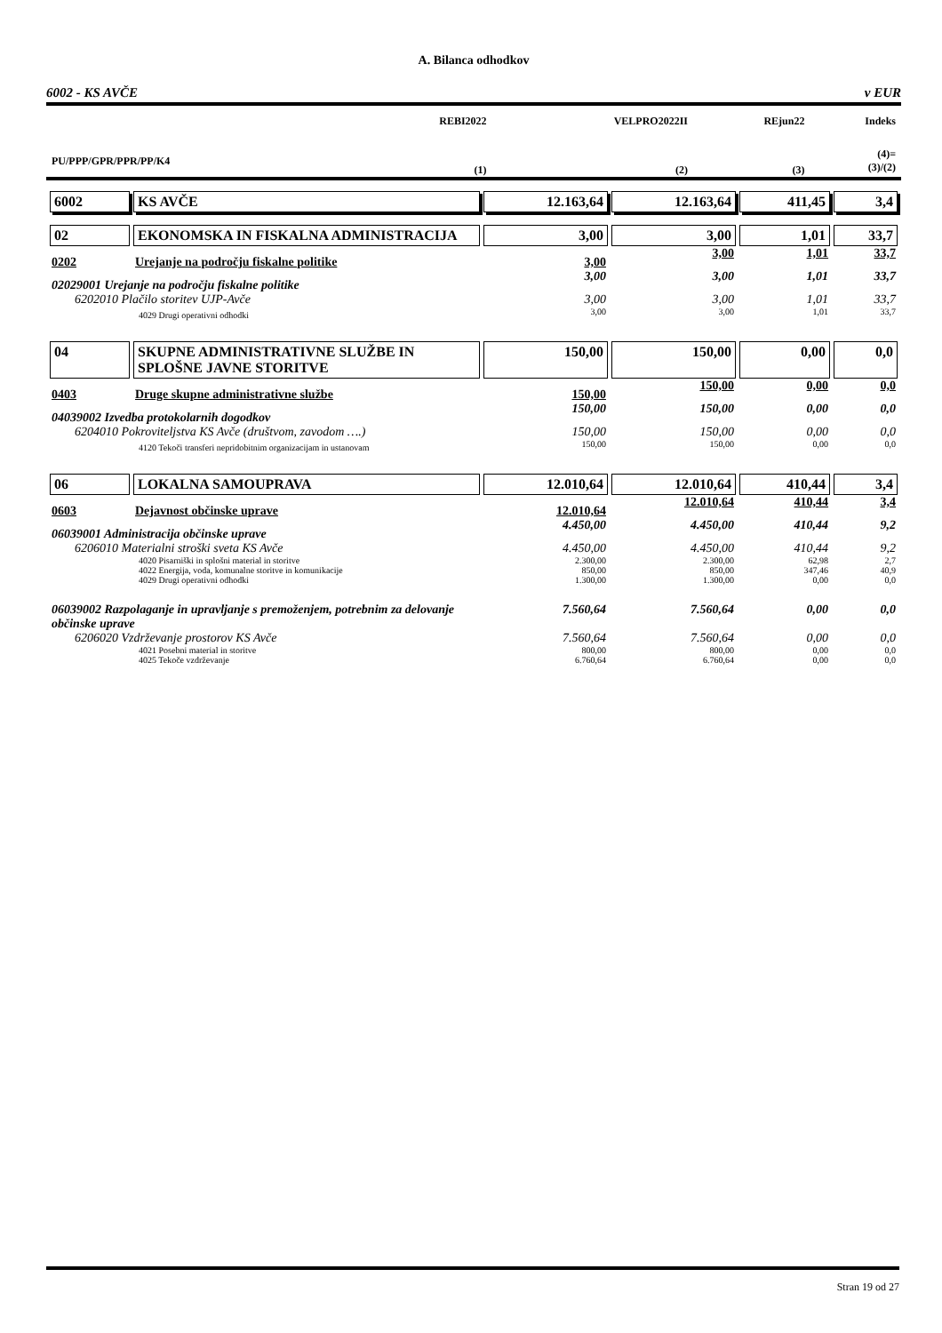A. Bilanca odhodkov
6002 - KS AVČE v EUR
| | | REBI2022 | VELPRO2022II | REjun22 | Indeks |
| --- | --- | --- | --- | --- | --- |
| PU/PPP/GPR/PPR/PP/K4 | | (1) | (2) | (3) | (4)= (3)/(2) |
| 6002 | KS AVČE | 12.163,64 | 12.163,64 | 411,45 | 3,4 |
| 02 | EKONOMSKA IN FISKALNA ADMINISTRACIJA | 3,00 | 3,00 | 1,01 | 33,7 |
| 0202 | Urejanje na področju fiskalne politike | 3,00 | 3,00 | 1,01 | 33,7 |
| 02029001 Urejanje na področju fiskalne politike | | 3,00 | 3,00 | 1,01 | 33,7 |
| 6202010 Plačilo storitev UJP-Avče | | 3,00 | 3,00 | 1,01 | 33,7 |
| 4029 Drugi operativni odhodki | | 3,00 | 3,00 | 1,01 | 33,7 |
| 04 | SKUPNE ADMINISTRATIVNE SLUŽBE IN SPLOŠNE JAVNE STORITVE | 150,00 | 150,00 | 0,00 | 0,0 |
| 0403 | Druge skupne administrativne službe | 150,00 | 150,00 | 0,00 | 0,0 |
| 04039002 Izvedba protokolarnih dogodkov | | 150,00 | 150,00 | 0,00 | 0,0 |
| 6204010 Pokroviteljstva KS Avče (društvom, zavodom ….) | | 150,00 | 150,00 | 0,00 | 0,0 |
| 4120 Tekoči transferi nepridobitnim organizacijam in ustanovam | | 150,00 | 150,00 | 0,00 | 0,0 |
| 06 | LOKALNA SAMOUPRAVA | 12.010,64 | 12.010,64 | 410,44 | 3,4 |
| 0603 | Dejavnost občinske uprave | 12.010,64 | 12.010,64 | 410,44 | 3,4 |
| 06039001 Administracija občinske uprave | | 4.450,00 | 4.450,00 | 410,44 | 9,2 |
| 6206010 Materialni stroški sveta KS Avče | | 4.450,00 | 4.450,00 | 410,44 | 9,2 |
| 4020 Pisarniški in splošni material in storitve | | 2.300,00 | 2.300,00 | 62,98 | 2,7 |
| 4022 Energija, voda, komunalne storitve in komunikacije | | 850,00 | 850,00 | 347,46 | 40,9 |
| 4029 Drugi operativni odhodki | | 1.300,00 | 1.300,00 | 0,00 | 0,0 |
| 06039002 Razpolaganje in upravljanje s premoženjem, potrebnim za delovanje občinske uprave | | 7.560,64 | 7.560,64 | 0,00 | 0,0 |
| 6206020 Vzdrževanje prostorov KS Avče | | 7.560,64 | 7.560,64 | 0,00 | 0,0 |
| 4021 Posebni material in storitve | | 800,00 | 800,00 | 0,00 | 0,0 |
| 4025 Tekoče vzdrževanje | | 6.760,64 | 6.760,64 | 0,00 | 0,0 |
Stran 19 od 27